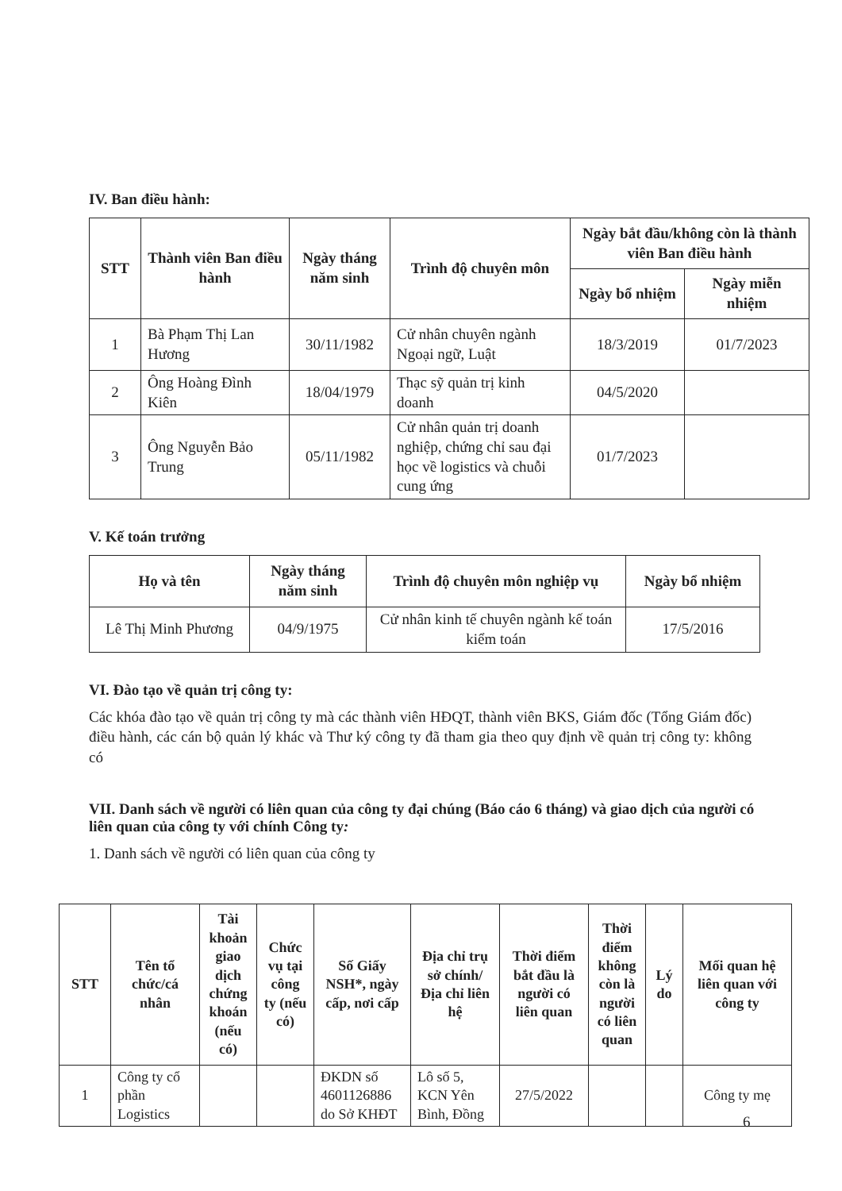IV. Ban điều hành:
| STT | Thành viên Ban điều hành | Ngày tháng năm sinh | Trình độ chuyên môn | Ngày bắt đầu/không còn là thành viên Ban điều hành | |
| --- | --- | --- | --- | --- | --- |
| | | | | Ngày bổ nhiệm | Ngày miễn nhiệm |
| 1 | Bà Phạm Thị Lan Hương | 30/11/1982 | Cử nhân chuyên ngành Ngoại ngữ, Luật | 18/3/2019 | 01/7/2023 |
| 2 | Ông Hoàng Đình Kiên | 18/04/1979 | Thạc sỹ quản trị kinh doanh | 04/5/2020 | |
| 3 | Ông Nguyễn Bảo Trung | 05/11/1982 | Cử nhân quản trị doanh nghiệp, chứng chỉ sau đại học về logistics và chuỗi cung ứng | 01/7/2023 | |
V. Kế toán trưởng
| Họ và tên | Ngày tháng năm sinh | Trình độ chuyên môn nghiệp vụ | Ngày bổ nhiệm |
| --- | --- | --- | --- |
| Lê Thị Minh Phương | 04/9/1975 | Cử nhân kinh tế chuyên ngành kế toán kiểm toán | 17/5/2016 |
VI. Đào tạo về quản trị công ty:
Các khóa đào tạo về quản trị công ty mà các thành viên HĐQT, thành viên BKS, Giám đốc (Tổng Giám đốc) điều hành, các cán bộ quản lý khác và Thư ký công ty đã tham gia theo quy định về quản trị công ty: không có
VII. Danh sách về người có liên quan của công ty đại chúng (Báo cáo 6 tháng) và giao dịch của người có liên quan của công ty với chính Công ty:
1. Danh sách về người có liên quan của công ty
| STT | Tên tổ chức/cá nhân | Tài khoản giao dịch chứng khoán (nếu có) | Chức vụ tại công ty (nếu có) | Số Giấy NSH*, ngày cấp, nơi cấp | Địa chỉ trụ sở chính/ Địa chỉ liên hệ | Thời điểm bắt đầu là người có liên quan | Thời điểm không còn là người có liên quan | Lý do | Mối quan hệ liên quan với công ty |
| --- | --- | --- | --- | --- | --- | --- | --- | --- | --- |
| 1 | Công ty cổ phần Logistics | | | ĐKDN số 4601126886 do Sở KHĐT | Lô số 5, KCN Yên Bình, Đồng | 27/5/2022 | | | Công ty mẹ |
6